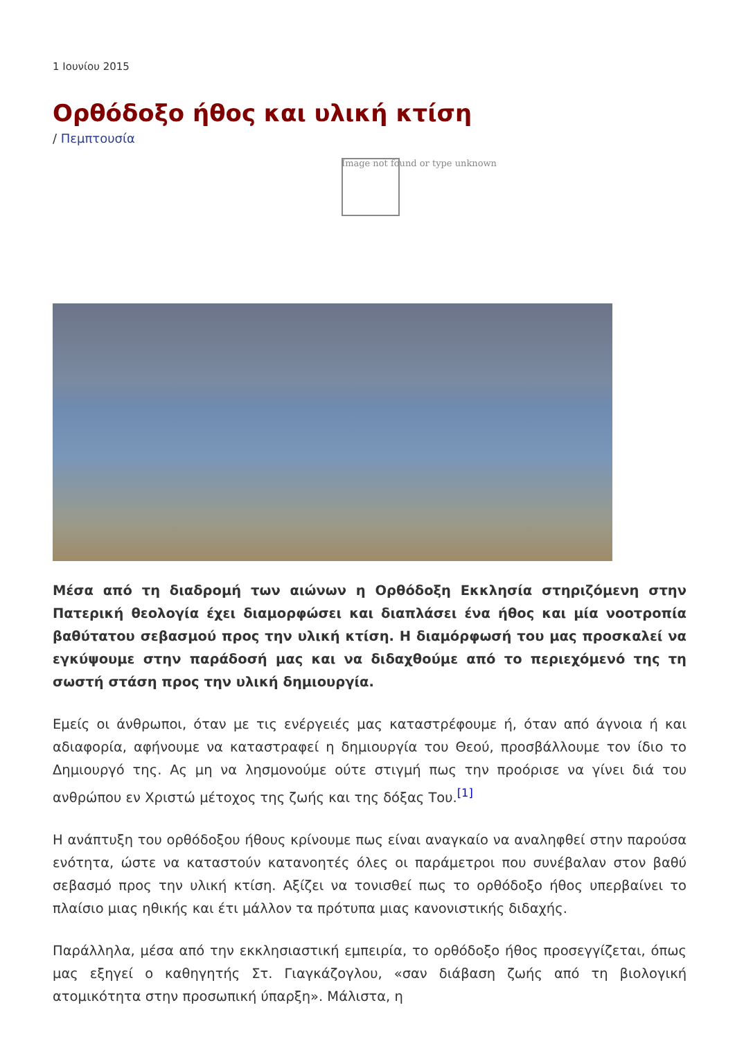1 Ιουνίου 2015
Ορθόδοξο ήθος και υλική κτίση
/ Πεμπτουσία
Image not found or type unknown
Μέσα από τη διαδρομή των αιώνων η Ορθόδοξη Εκκλησία στηριζόμενη στην Πατερική θεολογία έχει διαμορφώσει και διαπλάσει ένα ήθος και μία νοοτροπία βαθύτατου σεβασμού προς την υλική κτίση. Η διαμόρφωσή του μας προσκαλεί να εγκύψουμε στην παράδοσή μας και να διδαχθούμε από το περιεχόμενό της τη σωστή στάση προς την υλική δημιουργία.
Εμείς οι άνθρωποι, όταν με τις ενέργειές μας καταστρέφουμε ή, όταν από άγνοια ή και αδιαφορία, αφήνουμε να καταστραφεί η δημιουργία του Θεού, προσβάλλουμε τον ίδιο το Δημιουργό της. Ας μη να λησμονούμε ούτε στιγμή πως την προόρισε να γίνει διά του ανθρώπου εν Χριστώ μέτοχος της ζωής και της δόξας Του.<sup>[1]</sup>
Η ανάπτυξη του ορθόδοξου ήθους κρίνουμε πως είναι αναγκαίο να αναληφθεί στην παρούσα ενότητα, ώστε να καταστούν κατανοητές όλες οι παράμετροι που συνέβαλαν στον βαθύ σεβασμό προς την υλική κτίση. Αξίζει να τονισθεί πως το ορθόδοξο ήθος υπερβαίνει το πλαίσιο μιας ηθικής και έτι μάλλον τα πρότυπα μιας κανονιστικής διδαχής.
Παράλληλα, μέσα από την εκκλησιαστική εμπειρία, το ορθόδοξο ήθος προσεγγίζεται, όπως μας εξηγεί ο καθηγητής Στ. Γιαγκάζογλου, «σαν διάβαση ζωής από τη βιολογική ατομικότητα στην προσωπική ύπαρξη». Μάλιστα, η